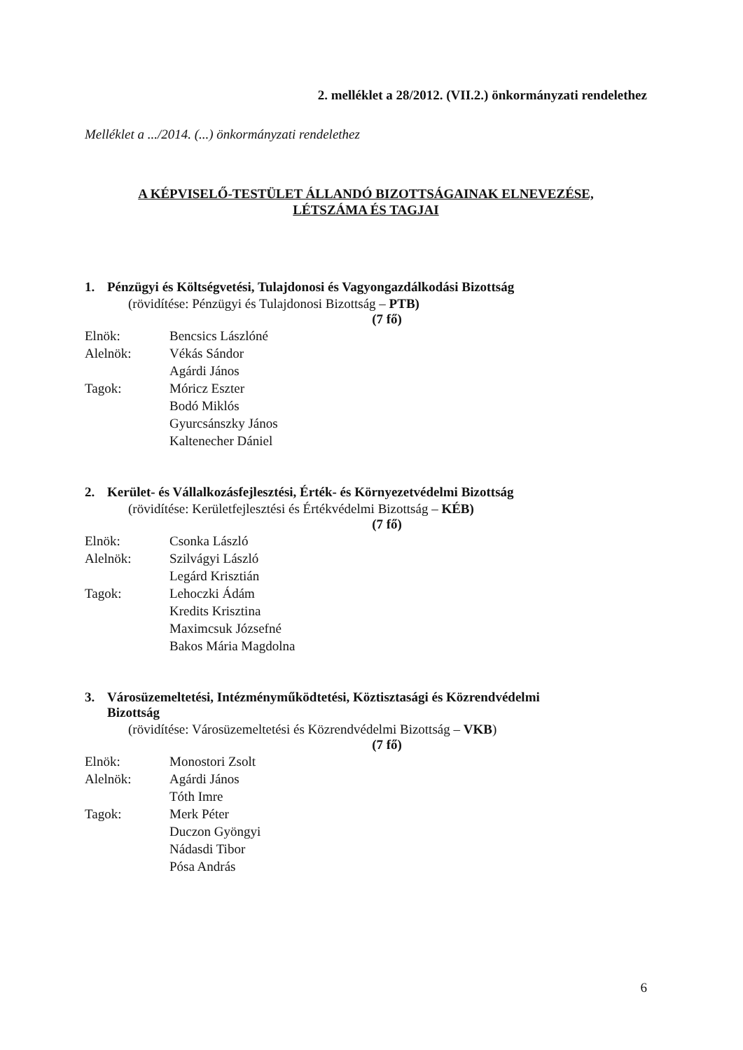2. melléklet a 28/2012. (VII.2.) önkormányzati rendelethez
Melléklet a .../2014. (...) önkormányzati rendelethez
A KÉPVISELŐ-TESTÜLET ÁLLANDÓ BIZOTTSÁGAINAK ELNEVEZÉSE,
LÉTSZÁMA ÉS TAGJAI
1. Pénzügyi és Költségvetési, Tulajdonosi és Vagyongazdálkodási Bizottság
(rövidítése: Pénzügyi és Tulajdonosi Bizottság – PTB)
(7 fő)
Elnök: Bencsics Lászlóné
Alelnök: Vékás Sándor
Agárdi János
Tagok: Móricz Eszter
Bodó Miklós
Gyurcsánszky János
Kaltenecher Dániel
2. Kerület- és Vállalkozásfejlesztési, Érték- és Környezetvédelmi Bizottság
(rövidítése: Kerületfejlesztési és Értékvédelmi Bizottság – KÉB)
(7 fő)
Elnök: Csonka László
Alelnök: Szilvágyi László
Legárd Krisztián
Tagok: Lehoczki Ádám
Kredits Krisztina
Maximcsuk Józsefné
Bakos Mária Magdolna
3. Városüzemeltetési, Intézményműködtetési, Köztisztasági és Közrendvédelmi
Bizottság
(rövidítése: Városüzemeltetési és Közrendvédelmi Bizottság – VKB)
(7 fő)
Elnök: Monostori Zsolt
Alelnök: Agárdi János
Tóth Imre
Tagok: Merk Péter
Duczon Gyöngyi
Nádasdi Tibor
Pósa András
6